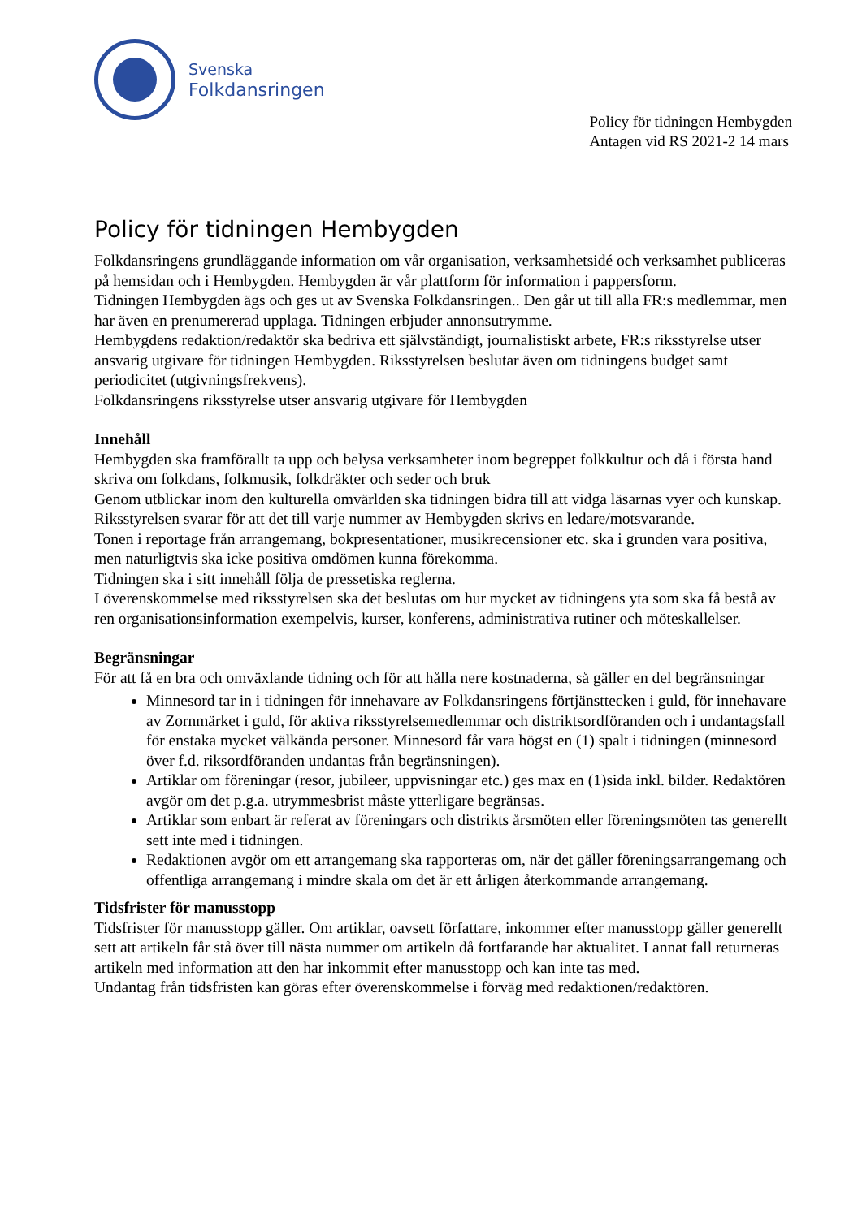Svenska
Folkdansringen
Policy för tidningen Hembygden
Antagen vid RS 2021-2 14 mars
Policy för tidningen Hembygden
Folkdansringens grundläggande information om vår organisation, verksamhetsidé och verksamhet publiceras på hemsidan och i Hembygden. Hembygden är vår plattform för information i pappersform.
Tidningen Hembygden ägs och ges ut av Svenska Folkdansringen.. Den går ut till alla FR:s medlemmar, men har även en prenumererad upplaga. Tidningen erbjuder annonsutrymme.
Hembygdens redaktion/redaktör ska bedriva ett självständigt, journalistiskt arbete, FR:s riksstyrelse utser ansvarig utgivare för tidningen Hembygden. Riksstyrelsen beslutar även om tidningens budget samt periodicitet (utgivningsfrekvens).
Folkdansringens riksstyrelse utser ansvarig utgivare för Hembygden
Innehåll
Hembygden ska framförallt ta upp och belysa verksamheter inom begreppet folkkultur och då i första hand skriva om folkdans, folkmusik, folkdräkter och seder och bruk
Genom utblickar inom den kulturella omvärlden ska tidningen bidra till att vidga läsarnas vyer och kunskap.
Riksstyrelsen svarar för att det till varje nummer av Hembygden skrivs en ledare/motsvarande.
Tonen i reportage från arrangemang, bokpresentationer, musikrecensioner etc. ska i grunden vara positiva, men naturligtvis ska icke positiva omdömen kunna förekomma.
Tidningen ska i sitt innehåll följa de pressetiska reglerna.
I överenskommelse med riksstyrelsen ska det beslutas om hur mycket av tidningens yta som ska få bestå av ren organisationsinformation exempelvis, kurser, konferens, administrativa rutiner och möteskallelser.
Begränsningar
För att få en bra och omväxlande tidning och för att hålla nere kostnaderna, så gäller en del begränsningar
Minnesord tar in i tidningen för innehavare av Folkdansringens förtjänsttecken i guld, för innehavare av Zornmärket i guld, för aktiva riksstyrelsemedlemmar och distriktsordföranden och i undantagsfall för enstaka mycket välkända personer. Minnesord får vara högst en (1) spalt i tidningen (minnesord över f.d. riksordföranden undantas från begränsningen).
Artiklar om föreningar (resor, jubileer, uppvisningar etc.) ges max en (1)sida inkl. bilder. Redaktören avgör om det p.g.a. utrymmesbrist måste ytterligare begränsas.
Artiklar som enbart är referat av föreningars och distrikts årsmöten eller föreningsmöten tas generellt sett inte med i tidningen.
Redaktionen avgör om ett arrangemang ska rapporteras om, när det gäller föreningsarrangemang och offentliga arrangemang i mindre skala om det är ett årligen återkommande arrangemang.
Tidsfrister för manusstopp
Tidsfrister för manusstopp gäller. Om artiklar, oavsett författare, inkommer efter manusstopp gäller generellt sett att artikeln får stå över till nästa nummer om artikeln då fortfarande har aktualitet. I annat fall returneras artikeln med information att den har inkommit efter manusstopp och kan inte tas med.
Undantag från tidsfristen kan göras efter överenskommelse i förväg med redaktionen/redaktören.